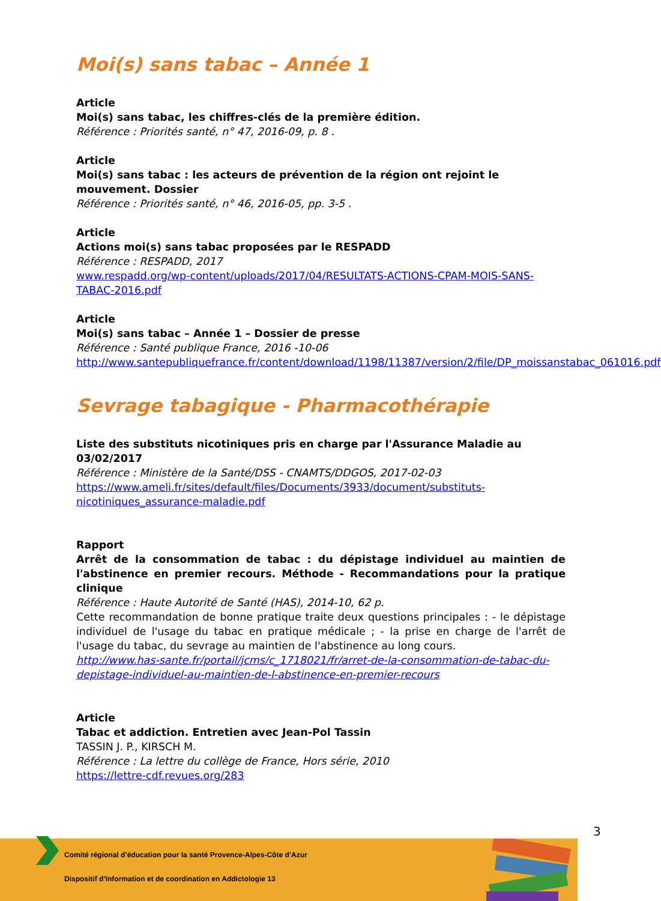Moi(s) sans tabac – Année 1
Article
Moi(s) sans tabac, les chiffres-clés de la première édition.
Référence : Priorités santé, n° 47, 2016-09, p. 8 .
Article
Moi(s) sans tabac : les acteurs de prévention de la région ont rejoint le mouvement. Dossier
Référence : Priorités santé, n° 46, 2016-05, pp. 3-5 .
Article
Actions moi(s) sans tabac proposées par le RESPADD
Référence : RESPADD, 2017
www.respadd.org/wp-content/uploads/2017/04/RESULTATS-ACTIONS-CPAM-MOIS-SANS-TABAC-2016.pdf
Article
Moi(s) sans tabac – Année 1 – Dossier de presse
Référence : Santé publique France, 2016 -10-06
http://www.santepubliquefrance.fr/content/download/1198/11387/version/2/file/DP_moissanstabac_061016.pdf
Sevrage tabagique - Pharmacothérapie
Liste des substituts nicotiniques pris en charge par l'Assurance Maladie au 03/02/2017
Référence : Ministère de la Santé/DSS - CNAMTS/DDGOS, 2017-02-03
https://www.ameli.fr/sites/default/files/Documents/3933/document/substituts-nicotiniques_assurance-maladie.pdf
Rapport
Arrêt de la consommation de tabac : du dépistage individuel au maintien de l'abstinence en premier recours. Méthode - Recommandations pour la pratique clinique
Référence : Haute Autorité de Santé (HAS), 2014-10, 62 p.
Cette recommandation de bonne pratique traite deux questions principales : - le dépistage individuel de l'usage du tabac en pratique médicale ; - la prise en charge de l'arrêt de l'usage du tabac, du sevrage au maintien de l'abstinence au long cours.
http://www.has-sante.fr/portail/jcms/c_1718021/fr/arret-de-la-consommation-de-tabac-du-depistage-individuel-au-maintien-de-l-abstinence-en-premier-recours
Article
Tabac et addiction. Entretien avec Jean-Pol Tassin
TASSIN J. P., KIRSCH M.
Référence : La lettre du collège de France, Hors série, 2010
https://lettre-cdf.revues.org/283
3
Comité régional d’éducation pour la santé Provence-Alpes-Côte d’Azur
Dispositif d’Information et de coordination en Addictologie 13